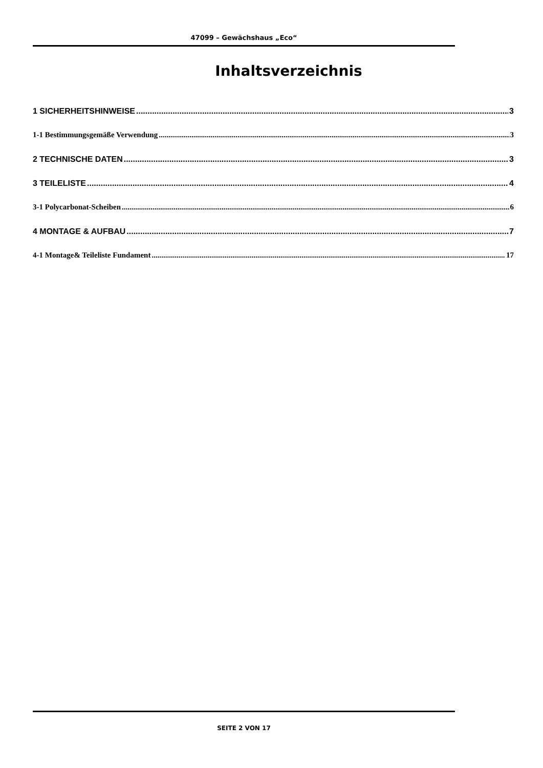47099 – Gewächshaus „Eco“
Inhaltsverzeichnis
1 SICHERHEITSHINWEISE 3
1-1 Bestimmungsgemäße Verwendung 3
2 TECHNISCHE DATEN 3
3 TEILELISTE 4
3-1 Polycarbonat-Scheiben 6
4 MONTAGE & AUFBAU 7
4-1 Montage& Teileliste Fundament 17
SEITE 2 VON 17